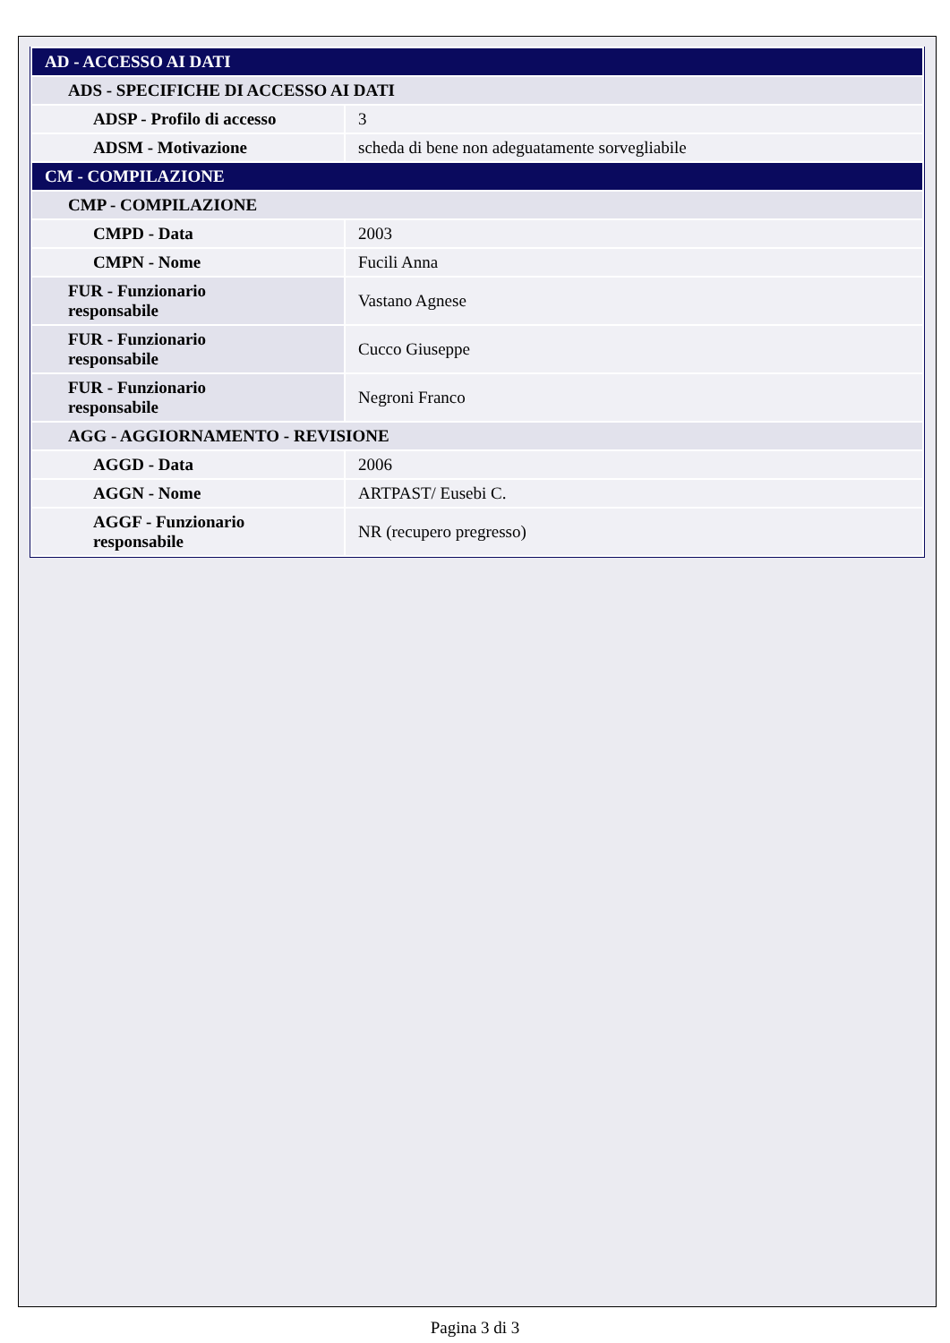| AD - ACCESSO AI DATI | |
| ADS - SPECIFICHE DI ACCESSO AI DATI | |
| ADSP - Profilo di accesso | 3 |
| ADSM - Motivazione | scheda di bene non adeguatamente sorvegliabile |
| CM - COMPILAZIONE | |
| CMP - COMPILAZIONE | |
| CMPD - Data | 2003 |
| CMPN - Nome | Fucili Anna |
| FUR - Funzionario responsabile | Vastano Agnese |
| FUR - Funzionario responsabile | Cucco Giuseppe |
| FUR - Funzionario responsabile | Negroni Franco |
| AGG - AGGIORNAMENTO - REVISIONE | |
| AGGD - Data | 2006 |
| AGGN - Nome | ARTPAST/ Eusebi C. |
| AGGF - Funzionario responsabile | NR (recupero pregresso) |
Pagina 3 di 3